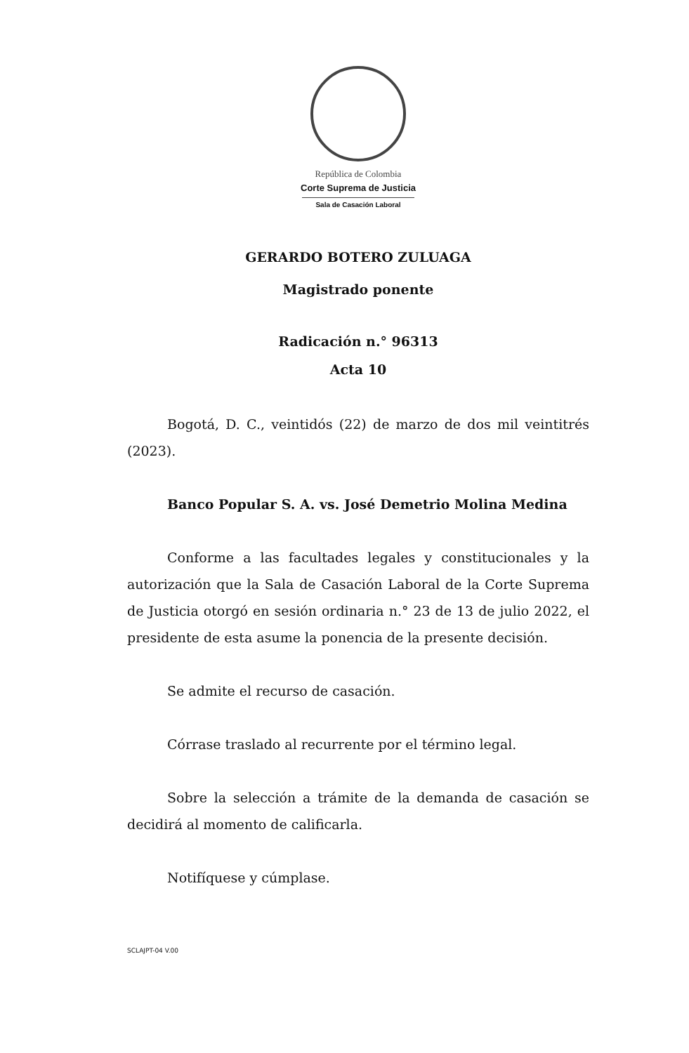República de Colombia
Corte Suprema de Justicia
Sala de Casación Laboral
GERARDO BOTERO ZULUAGA
Magistrado ponente
Radicación n.° 96313
Acta 10
Bogotá, D. C., veintidós (22) de marzo de dos mil veintitrés (2023).
Banco Popular S. A. vs. José Demetrio Molina Medina
Conforme a las facultades legales y constitucionales y la autorización que la Sala de Casación Laboral de la Corte Suprema de Justicia otorgó en sesión ordinaria n.° 23 de 13 de julio 2022, el presidente de esta asume la ponencia de la presente decisión.
Se admite el recurso de casación.
Córrase traslado al recurrente por el término legal.
Sobre la selección a trámite de la demanda de casación se decidirá al momento de calificarla.
Notifíquese y cúmplase.
SCLAJPT-04 V.00